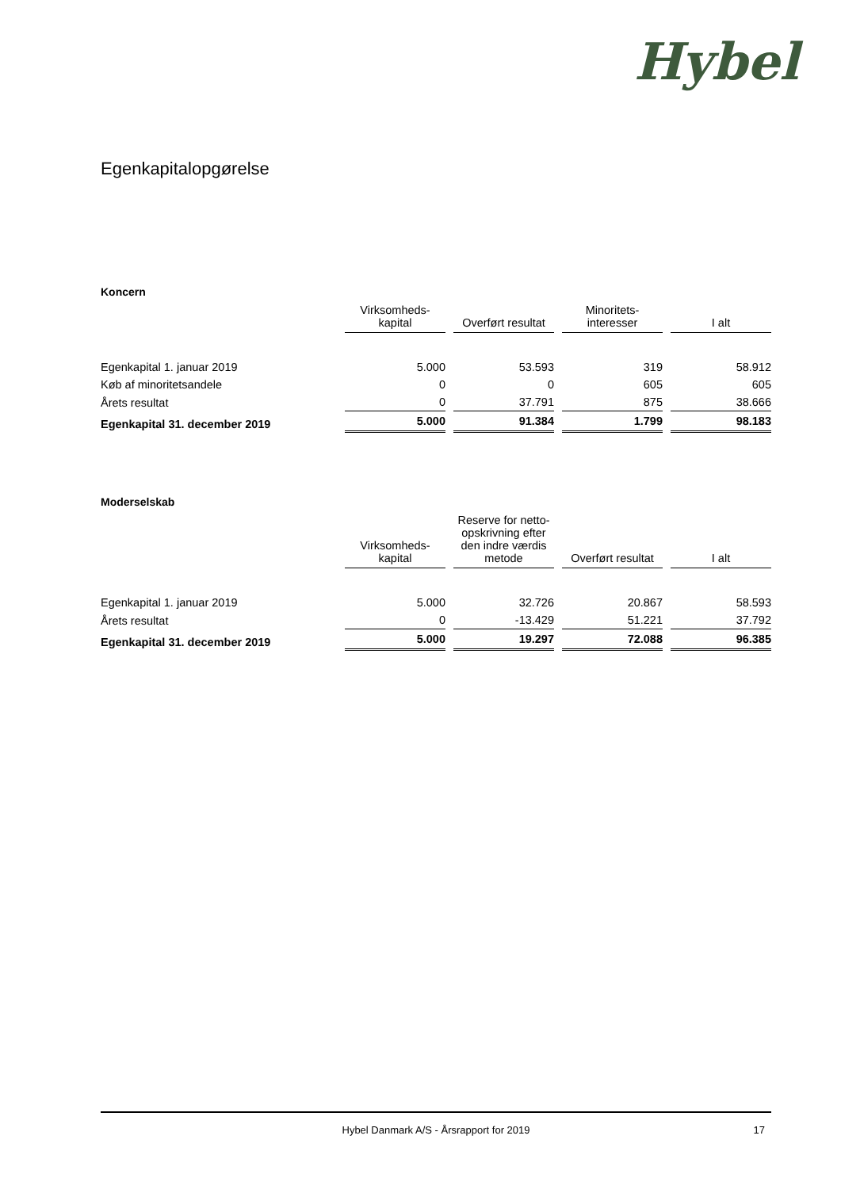Hybel
Egenkapitalopgørelse
Koncern
| | Virksomheds- kapital | Overført resultat | Minoritets- interesser | I alt |
| --- | --- | --- | --- | --- |
| Egenkapital 1. januar 2019 | 5.000 | 53.593 | 319 | 58.912 |
| Køb af minoritetsandele | 0 | 0 | 605 | 605 |
| Årets resultat | 0 | 37.791 | 875 | 38.666 |
| Egenkapital 31. december 2019 | 5.000 | 91.384 | 1.799 | 98.183 |
Moderselskab
| | Virksomheds- kapital | Reserve for netto- opskrivning efter den indre værdis metode | Overført resultat | I alt |
| --- | --- | --- | --- | --- |
| Egenkapital 1. januar 2019 | 5.000 | 32.726 | 20.867 | 58.593 |
| Årets resultat | 0 | -13.429 | 51.221 | 37.792 |
| Egenkapital 31. december 2019 | 5.000 | 19.297 | 72.088 | 96.385 |
Hybel Danmark A/S - Årsrapport for 2019 17